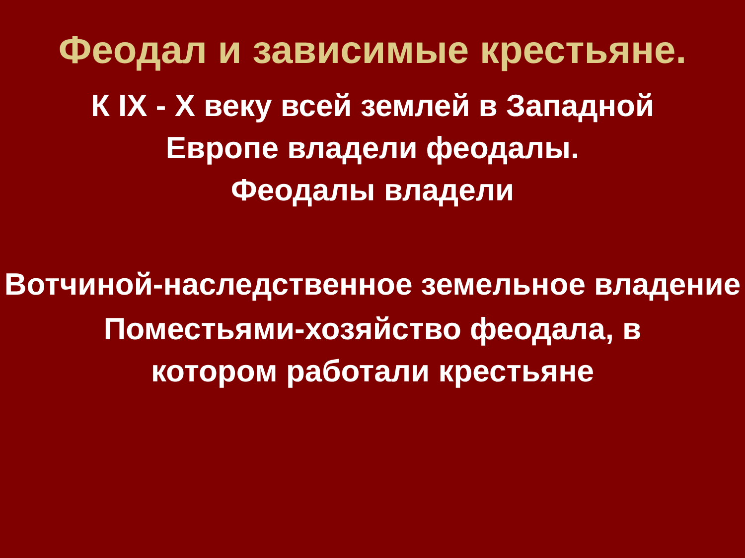Феодал и зависимые крестьяне.
К IX - X веку всей землей в Западной Европе владели феодалы.
Феодалы владели
Вотчиной-наследственное земельное владение
Поместьями-хозяйство феодала, в котором работали крестьяне